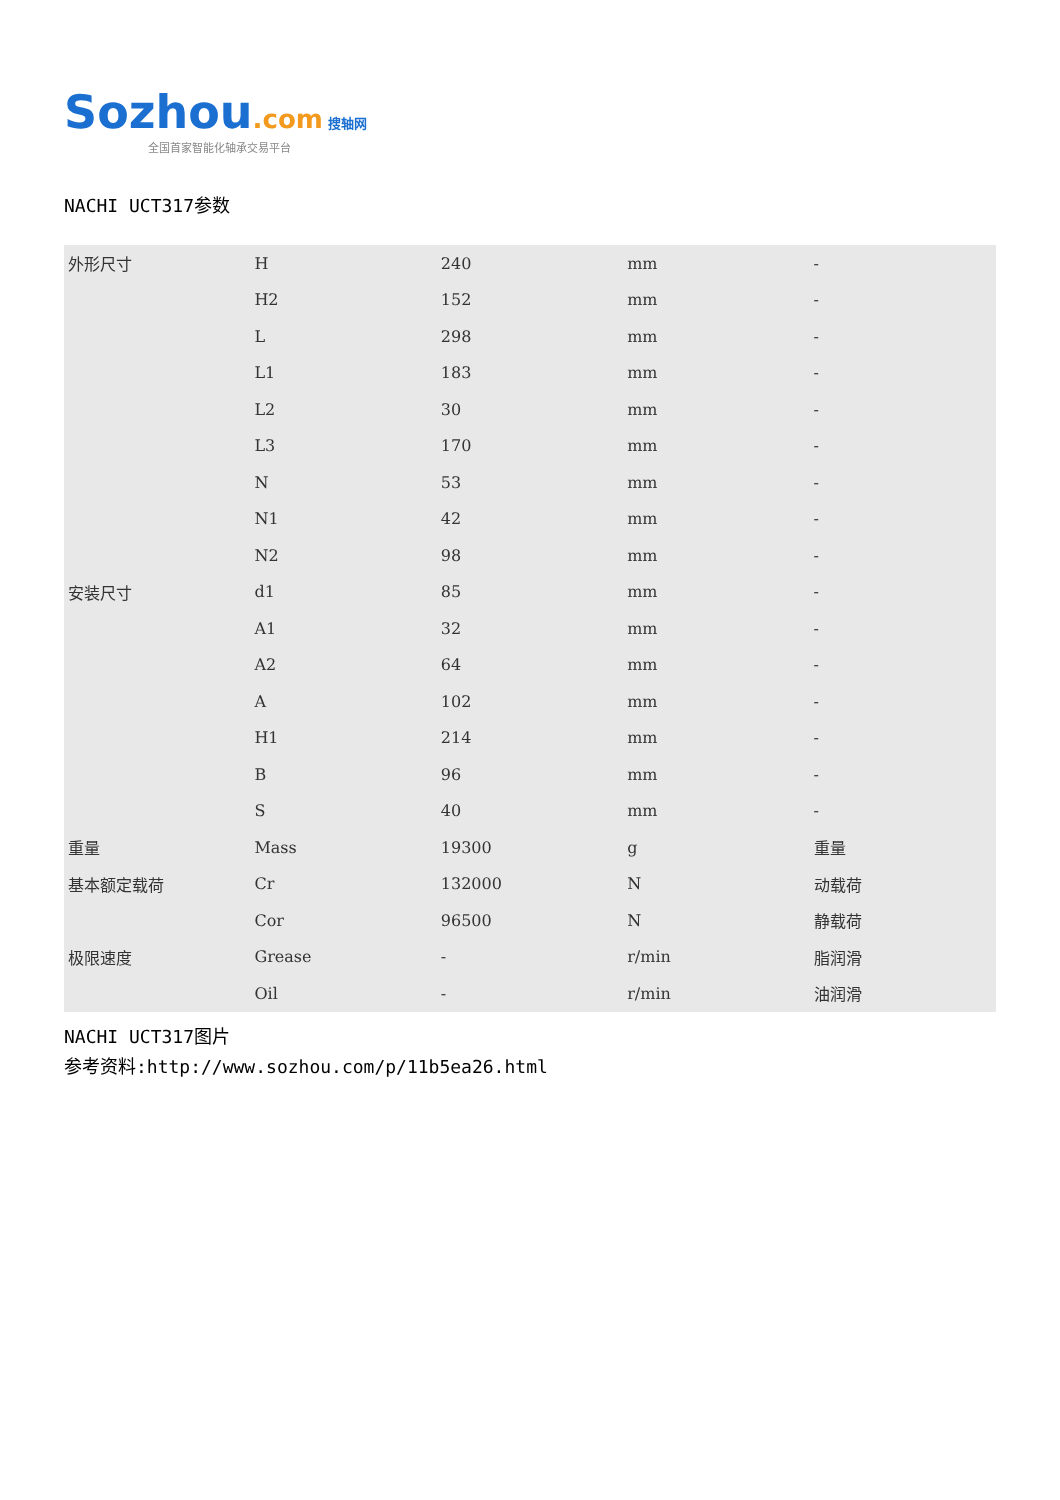Sozhou.com 搜轴网
全国首家智能化轴承交易平台
NACHI UCT317参数
| 外形尺寸 | H | 240 | mm | - |
| | H2 | 152 | mm | - |
| | L | 298 | mm | - |
| | L1 | 183 | mm | - |
| | L2 | 30 | mm | - |
| | L3 | 170 | mm | - |
| | N | 53 | mm | - |
| | N1 | 42 | mm | - |
| | N2 | 98 | mm | - |
| 安装尺寸 | d1 | 85 | mm | - |
| | A1 | 32 | mm | - |
| | A2 | 64 | mm | - |
| | A | 102 | mm | - |
| | H1 | 214 | mm | - |
| | B | 96 | mm | - |
| | S | 40 | mm | - |
| 重量 | Mass | 19300 | g | 重量 |
| 基本额定载荷 | Cr | 132000 | N | 动载荷 |
| | Cor | 96500 | N | 静载荷 |
| 极限速度 | Grease | - | r/min | 脂润滑 |
| | Oil | - | r/min | 油润滑 |
NACHI UCT317图片
参考资料:http://www.sozhou.com/p/11b5ea26.html